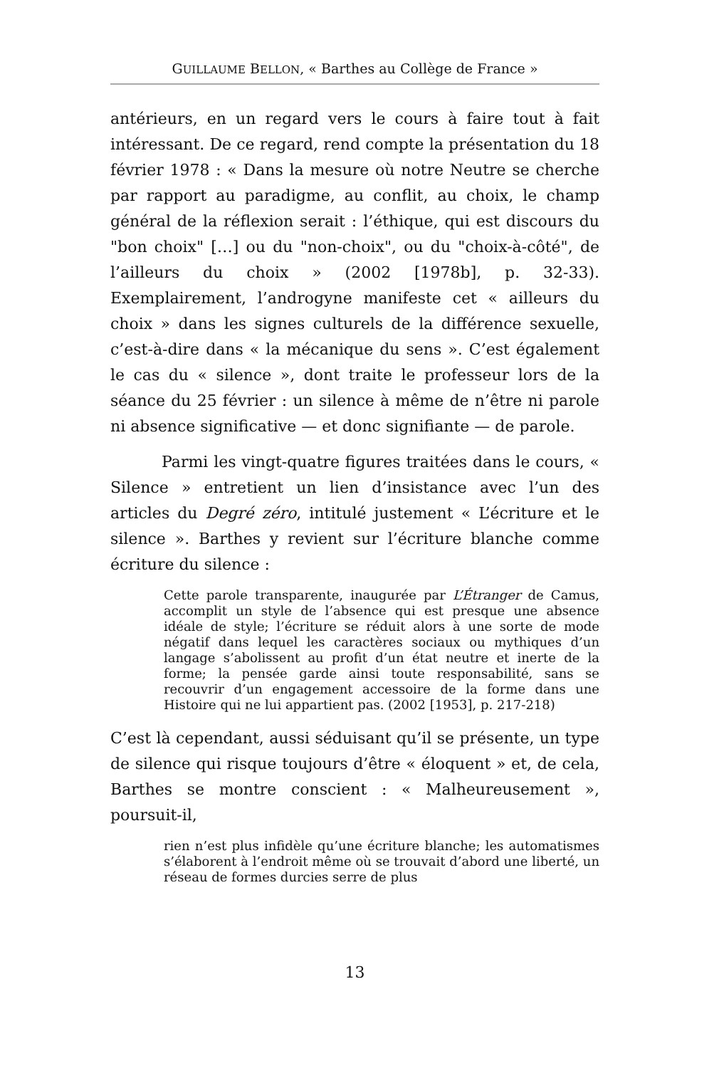GUILLAUME BELLON, « Barthes au Collège de France »
antérieurs, en un regard vers le cours à faire tout à fait intéressant. De ce regard, rend compte la présentation du 18 février 1978 : « Dans la mesure où notre Neutre se cherche par rapport au paradigme, au conflit, au choix, le champ général de la réflexion serait : l’éthique, qui est discours du "bon choix" […] ou du "non-choix", ou du "choix-à-côté", de l’ailleurs du choix » (2002 [1978b], p. 32-33). Exemplairement, l’androgyne manifeste cet « ailleurs du choix » dans les signes culturels de la différence sexuelle, c’est-à-dire dans « la mécanique du sens ». C’est également le cas du « silence », dont traite le professeur lors de la séance du 25 février : un silence à même de n’être ni parole ni absence significative — et donc signifiante — de parole.
Parmi les vingt-quatre figures traitées dans le cours, « Silence » entretient un lien d’insistance avec l’un des articles du Degré zéro, intitulé justement « L’écriture et le silence ». Barthes y revient sur l’écriture blanche comme écriture du silence :
Cette parole transparente, inaugurée par L’Étranger de Camus, accomplit un style de l’absence qui est presque une absence idéale de style; l’écriture se réduit alors à une sorte de mode négatif dans lequel les caractères sociaux ou mythiques d’un langage s’abolissent au profit d’un état neutre et inerte de la forme; la pensée garde ainsi toute responsabilité, sans se recouvrir d’un engagement accessoire de la forme dans une Histoire qui ne lui appartient pas. (2002 [1953], p. 217-218)
C’est là cependant, aussi séduisant qu’il se présente, un type de silence qui risque toujours d’être « éloquent » et, de cela, Barthes se montre conscient : « Malheureusement », poursuit-il,
rien n’est plus infidèle qu’une écriture blanche; les automatismes s’élaborent à l’endroit même où se trouvait d’abord une liberté, un réseau de formes durcies serre de plus
13